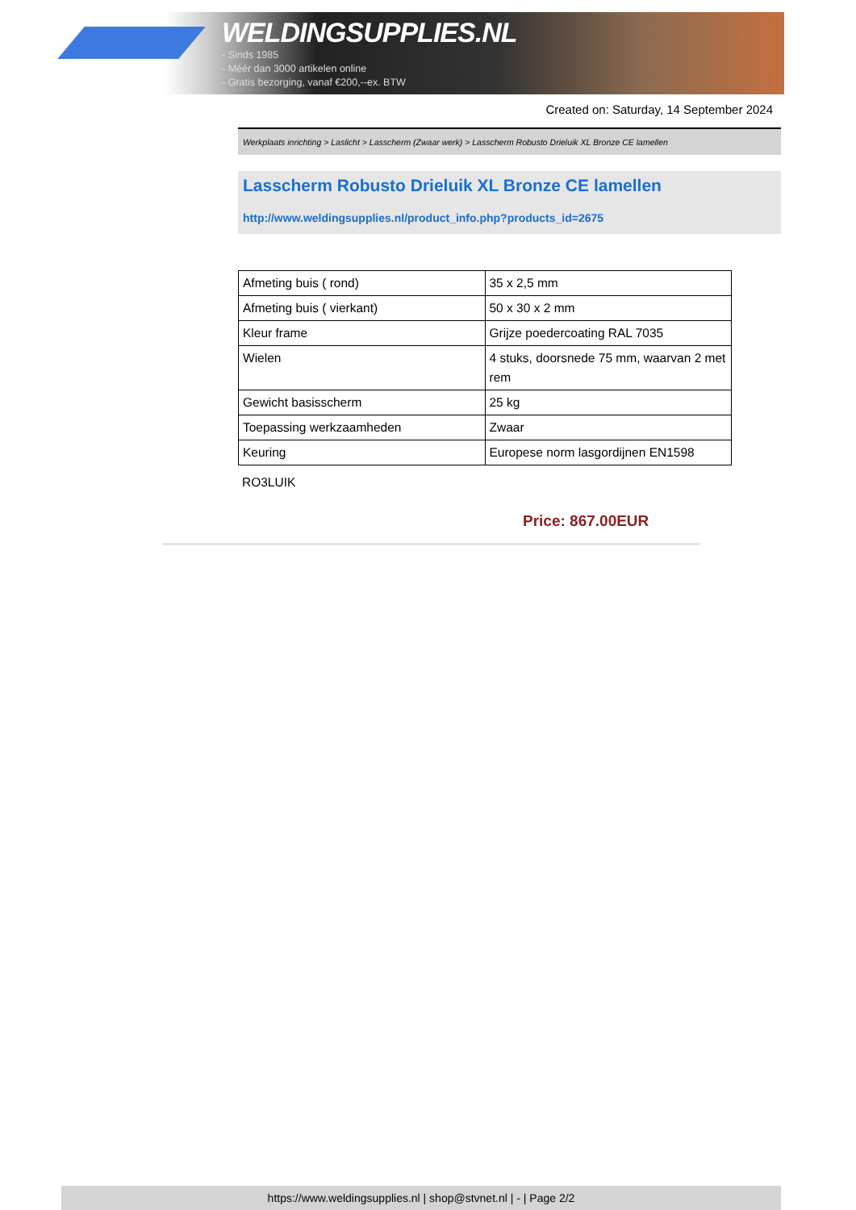WELDINGSUPPLIES.NL
- Sinds 1985
- Méér dan 3000 artikelen online
- Gratis bezorging, vanaf €200,--ex. BTW
Created on: Saturday, 14 September 2024
Werkplaats inrichting > Laslicht > Lasscherm (Zwaar werk) > Lasscherm Robusto Drieluik XL Bronze CE lamellen
Lasscherm Robusto Drieluik XL Bronze CE lamellen
http://www.weldingsupplies.nl/product_info.php?products_id=2675
| Afmeting buis ( rond) | 35 x 2,5 mm |
| Afmeting buis ( vierkant) | 50 x 30 x 2 mm |
| Kleur frame | Grijze poedercoating RAL 7035 |
| Wielen | 4 stuks, doorsnede 75 mm, waarvan 2 met rem |
| Gewicht basisscherm | 25 kg |
| Toepassing werkzaamheden | Zwaar |
| Keuring | Europese norm lasgordijnen EN1598 |
RO3LUIK
Price: 867.00EUR
https://www.weldingsupplies.nl | shop@stvnet.nl | - | Page 2/2